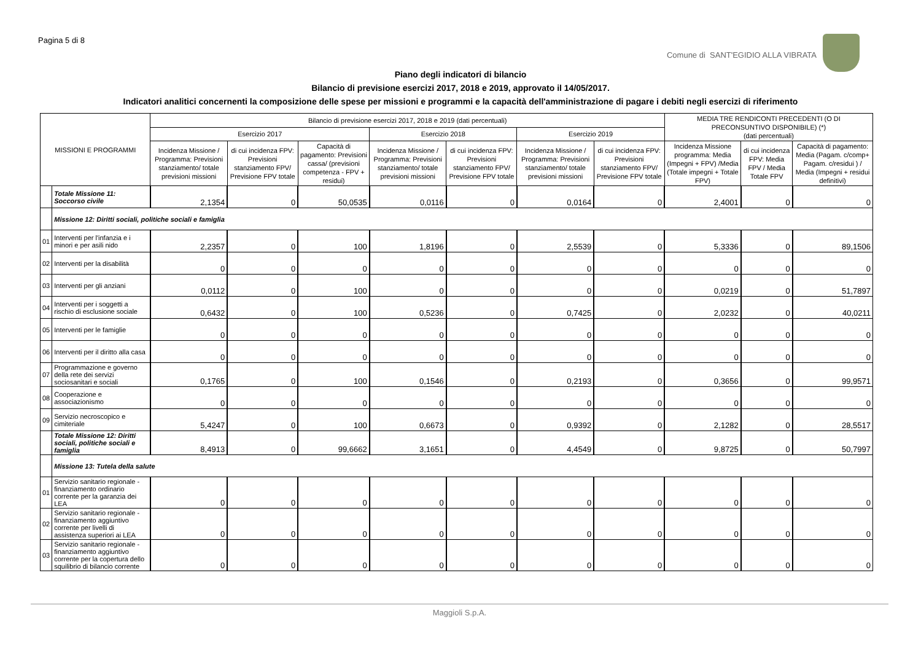Pagina 5 di 8
Comune di SANT'EGIDIO ALLA VIBRATA
Piano degli indicatori di bilancio
Bilancio di previsione esercizi 2017, 2018 e 2019, approvato il 14/05/2017.
Indicatori analitici concernenti la composizione delle spese per missioni e programmi e la capacità dell'amministrazione di pagare i debiti negli esercizi di riferimento
| MISSIONI E PROGRAMMI | | Bilancio di previsione esercizi 2017, 2018 e 2019 (dati percentuali) | | | | | | | MEDIA TRE RENDICONTI PRECEDENTI (O DI PRECONSUNTIVO DISPONIBILE) (*) (dati percentuali) | | |
| --- | --- | --- | --- | --- | --- | --- | --- | --- | --- | --- | --- |
| | | Esercizio 2017 | | | Esercizio 2018 | | Esercizio 2019 | | | | |
| | | Incidenza Missione / Programma: Previsioni stanziamento/ totale previsioni missioni | di cui incidenza FPV: Previsioni stanziamento FPV/ Previsione FPV totale | Capacità di pagamento: Previsioni cassa/ (previsioni competenza - FPV + residui) | Incidenza Missione / Programma: Previsioni stanziamento/ totale previsioni missioni | di cui incidenza FPV: Previsioni stanziamento FPV/ Previsione FPV totale | Incidenza Missione / Programma: Previsioni stanziamento/ totale previsioni missioni | di cui incidenza FPV: Previsioni stanziamento FPV/ Previsione FPV totale | Incidenza Missione programma: Media (Impegni + FPV) /Media (Totale impegni + Totale FPV) | di cui incidenza FPV: Media FPV / Media Totale FPV | Capacità di pagamento: Media (Pagam. c/comp+ Pagam. c/residui ) / Media (Impegni + residui definitivi) |
| | Totale Missione 11: Soccorso civile | 2,1354 | 0 | 50,0535 | 0,0116 | 0 | 0,0164 | 0 | 2,4001 | 0 | 0 |
| | Missione 12: Diritti sociali, politiche sociali e famiglia | | | | | | | | | | |
| 01 | Interventi per l'infanzia e i minori e per asili nido | 2,2357 | 0 | 100 | 1,8196 | 0 | 2,5539 | 0 | 5,3336 | 0 | 89,1506 |
| 02 | Interventi per la disabilità | 0 | 0 | 0 | 0 | 0 | 0 | 0 | 0 | 0 | 0 |
| 03 | Interventi per gli anziani | 0,0112 | 0 | 100 | 0 | 0 | 0 | 0 | 0,0219 | 0 | 51,7897 |
| 04 | Interventi per i soggetti a rischio di esclusione sociale | 0,6432 | 0 | 100 | 0,5236 | 0 | 0,7425 | 0 | 2,0232 | 0 | 40,0211 |
| 05 | Interventi per le famiglie | 0 | 0 | 0 | 0 | 0 | 0 | 0 | 0 | 0 | 0 |
| 06 | Interventi per il diritto alla casa | 0 | 0 | 0 | 0 | 0 | 0 | 0 | 0 | 0 | 0 |
| 07 | Programmazione e governo della rete dei servizi sociosanitari e sociali | 0,1765 | 0 | 100 | 0,1546 | 0 | 0,2193 | 0 | 0,3656 | 0 | 99,9571 |
| 08 | Cooperazione e associazionismo | 0 | 0 | 0 | 0 | 0 | 0 | 0 | 0 | 0 | 0 |
| 09 | Servizio necroscopico e cimiteriale | 5,4247 | 0 | 100 | 0,6673 | 0 | 0,9392 | 0 | 2,1282 | 0 | 28,5517 |
| | Totale Missione 12: Diritti sociali, politiche sociali e famiglia | 8,4913 | 0 | 99,6662 | 3,1651 | 0 | 4,4549 | 0 | 9,8725 | 0 | 50,7997 |
| | Missione 13: Tutela della salute | | | | | | | | | | |
| 01 | Servizio sanitario regionale - finanziamento ordinario corrente per la garanzia dei LEA | 0 | 0 | 0 | 0 | 0 | 0 | 0 | 0 | 0 | 0 |
| 02 | Servizio sanitario regionale - finanziamento aggiuntivo corrente per livelli di assistenza superiori ai LEA | 0 | 0 | 0 | 0 | 0 | 0 | 0 | 0 | 0 | 0 |
| 03 | Servizio sanitario regionale - finanziamento aggiuntivo corrente per la copertura dello squilibrio di bilancio corrente | 0 | 0 | 0 | 0 | 0 | 0 | 0 | 0 | 0 | 0 |
Maggioli S.p.A.